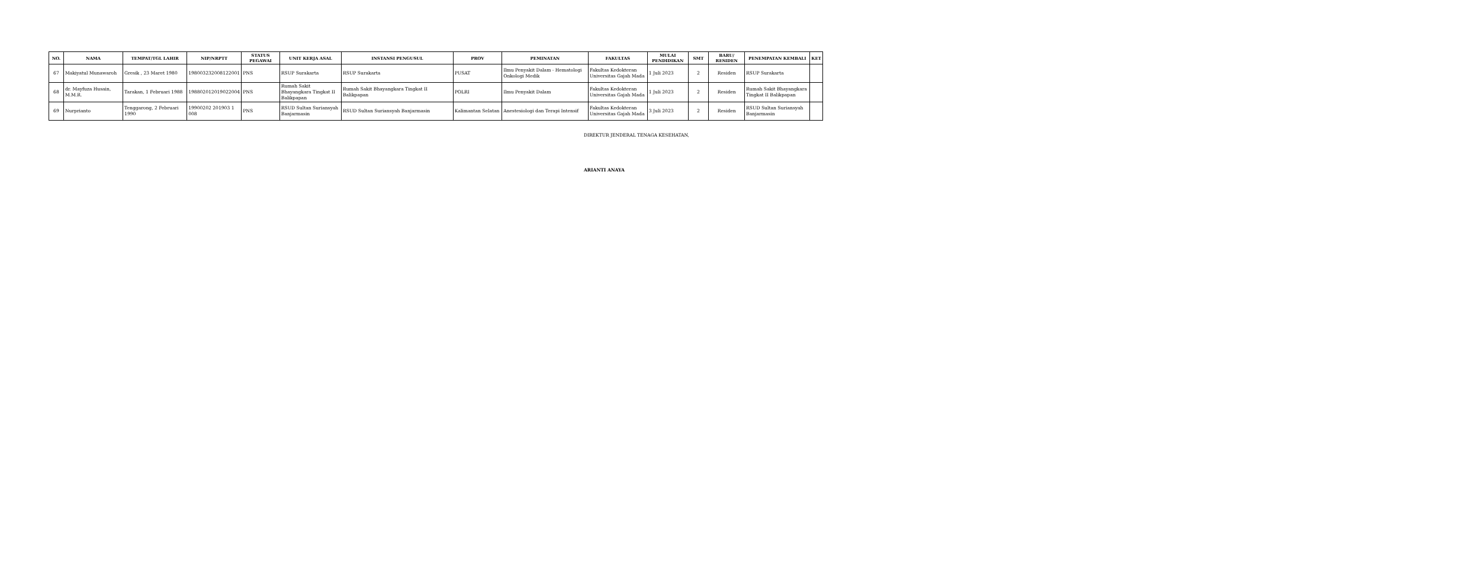| NO. | NAMA | TEMPAT/TGL LAHIR | NIP/NRPTT | STATUS PEGAWAI | UNIT KERJA ASAL | INSTANSI PENGUSUL | PROV | PEMINATAN | FAKULTAS | MULAI PENDIDIKAN | SMT | BARU/ RESIDEN | PENEMPATAN KEMBALI | KET |
| --- | --- | --- | --- | --- | --- | --- | --- | --- | --- | --- | --- | --- | --- | --- |
| 67 | Makiyatul Munawaroh | Gresik , 23 Maret 1980 | 198003232008122001 | PNS | RSUP Surakarta | RSUP Surakarta | PUSAT | Ilmu Penyakit Dalam - Hematologi Onkologi Medik | Fakultas Kedokteran Universitas Gajah Mada | 1 Juli 2023 | 2 | Residen | RSUP Surakarta | |
| 68 | dr. Mayfuza Husain, M.M.R. | Tarakan, 1 Februari 1988 | 198802012019022004 | PNS | Rumah Sakit Bhayangkara Tingkat II Balikpapan | Rumah Sakit Bhayangkara Tingkat II Balikpapan | POLRI | Ilmu Penyakit Dalam | Fakultas Kedokteran Universitas Gajah Mada | 1 Juli 2023 | 2 | Residen | Rumah Sakit Bhayangkara Tingkat II Balikpapan | |
| 69 | Nurprianto | Tenggarong, 2 Februari 1990 | 19900202 201903 1 008 | PNS | RSUD Sultan Suriansyah Banjarmasin | RSUD Sultan Suriansyah Banjarmasin | Kalimantan Selatan | Anestesiologi dan Terapi Intensif | Fakultas Kedokteran Universitas Gajah Mada | 3 Juli 2023 | 2 | Residen | RSUD Sultan Suriansyah Banjarmasin | |
DIREKTUR JENDERAL TENAGA KESEHATAN,
ARIANTI ANAYA